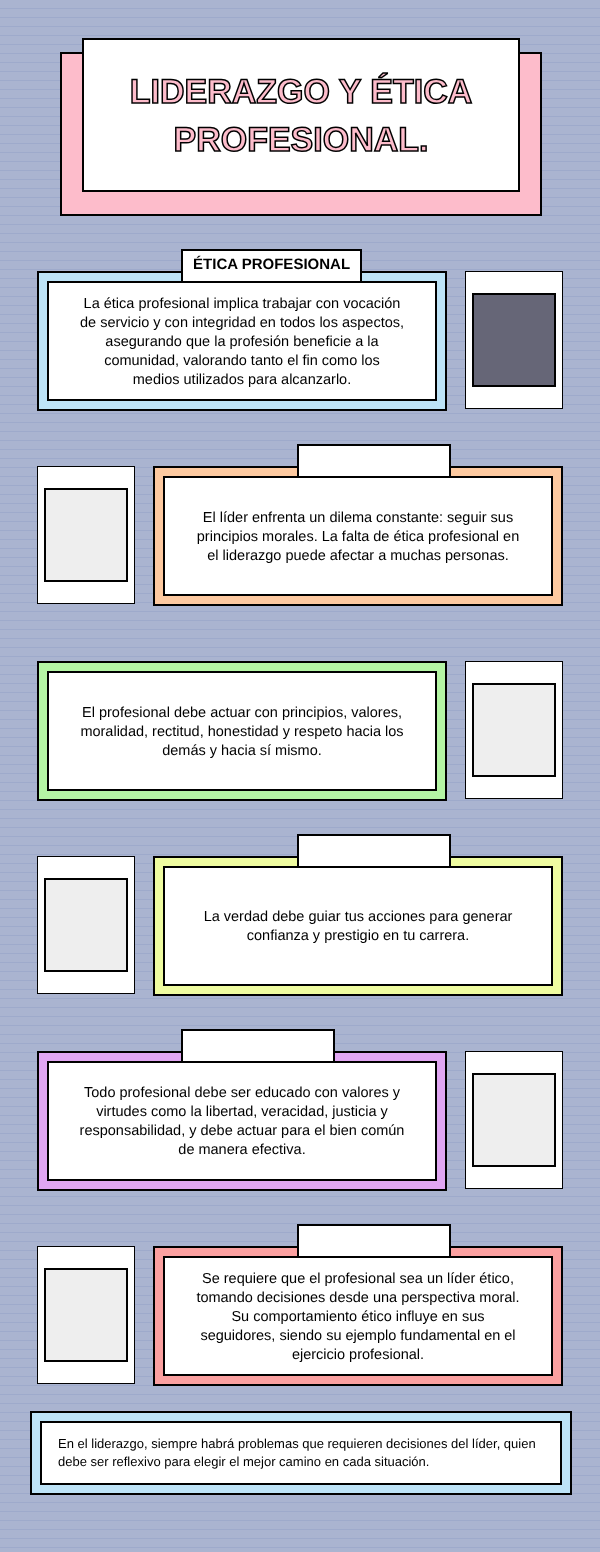LIDERAZGO Y ÉTICA
PROFESIONAL.
ÉTICA PROFESIONAL
La ética profesional implica trabajar con vocación de servicio y con integridad en todos los aspectos, asegurando que la profesión beneficie a la comunidad, valorando tanto el fin como los medios utilizados para alcanzarlo.
El líder enfrenta un dilema constante: seguir sus principios morales. La falta de ética profesional en el liderazgo puede afectar a muchas personas.
El profesional debe actuar con principios, valores, moralidad, rectitud, honestidad y respeto hacia los demás y hacia sí mismo.
La verdad debe guiar tus acciones para generar confianza y prestigio en tu carrera.
Todo profesional debe ser educado con valores y virtudes como la libertad, veracidad, justicia y responsabilidad, y debe actuar para el bien común de manera efectiva.
Se requiere que el profesional sea un líder ético, tomando decisiones desde una perspectiva moral. Su comportamiento ético influye en sus seguidores, siendo su ejemplo fundamental en el ejercicio profesional.
En el liderazgo, siempre habrá problemas que requieren decisiones del líder, quien debe ser reflexivo para elegir el mejor camino en cada situación.